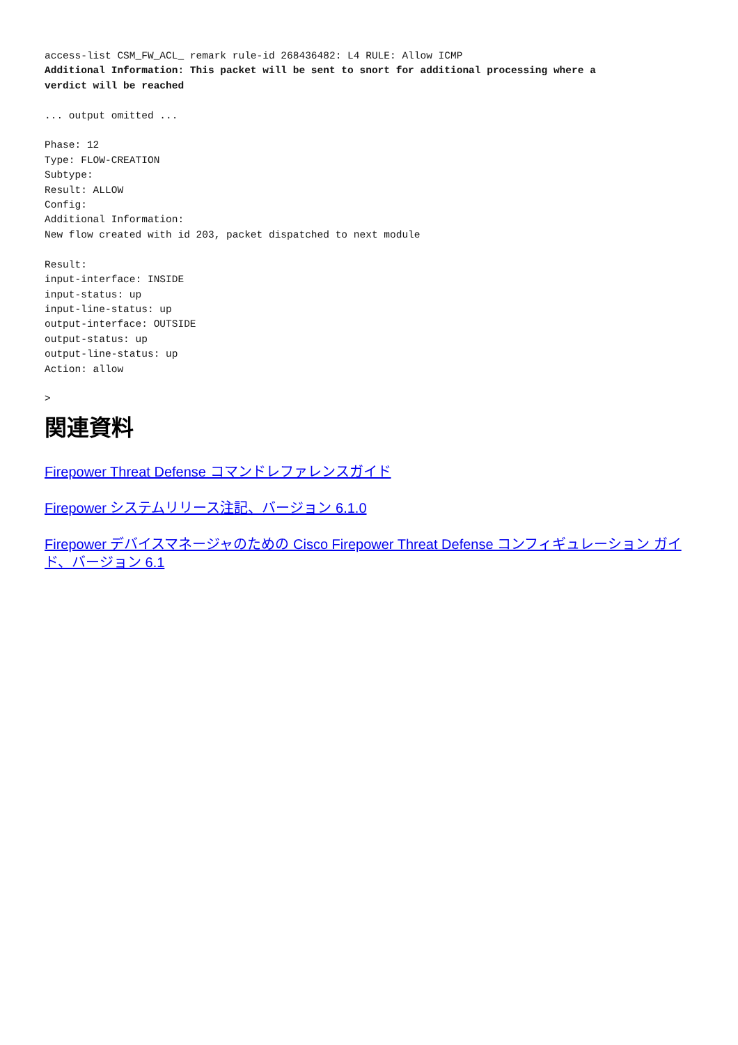access-list CSM_FW_ACL_ remark rule-id 268436482: L4 RULE: Allow ICMP
Additional Information: This packet will be sent to snort for additional processing where a
verdict will be reached

... output omitted ...

Phase: 12
Type: FLOW-CREATION
Subtype:
Result: ALLOW
Config:
Additional Information:
New flow created with id 203, packet dispatched to next module

Result:
input-interface: INSIDE
input-status: up
input-line-status: up
output-interface: OUTSIDE
output-status: up
output-line-status: up
Action: allow

>
関連資料
Firepower Threat Defense コマンドレファレンスガイド
Firepower システムリリース注記、バージョン 6.1.0
Firepower デバイスマネージャのための Cisco Firepower Threat Defense コンフィギュレーション ガイド、バージョン 6.1